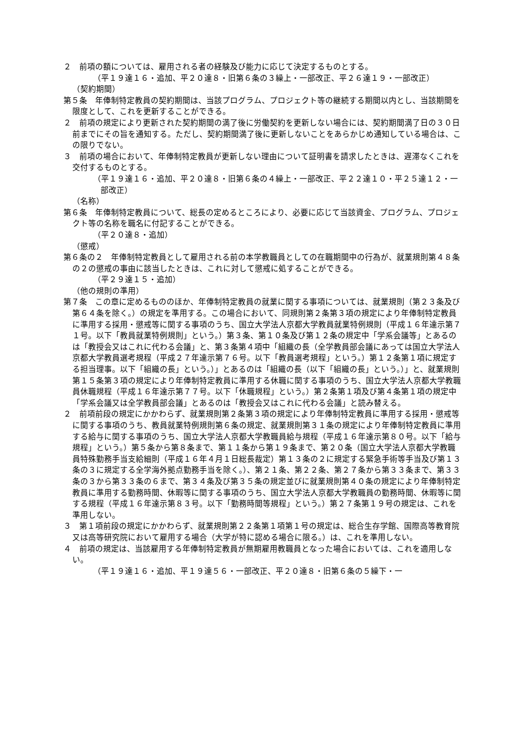２　前項の額については、雇用される者の経験及び能力に応じて決定するものとする。
（平１９達１６・追加、平２０達８・旧第６条の３繰上・一部改正、平２６達１９・一部改正）
（契約期間）
第５条　年俸制特定教員の契約期間は、当該プログラム、プロジェクト等の継続する期間以内とし、当該期間を限度として、これを更新することができる。
２　前項の規定により更新された契約期間の満了後に労働契約を更新しない場合には、契約期間満了日の３０日前までにその旨を通知する。ただし、契約期間満了後に更新しないことをあらかじめ通知している場合は、この限りでない。
３　前項の場合において、年俸制特定教員が更新しない理由について証明書を請求したときは、遅滞なくこれを交付するものとする。
（平１９達１６・追加、平２０達８・旧第６条の４繰上・一部改正、平２２達１０・平２５達１２・一部改正）
（名称）
第６条　年俸制特定教員について、総長の定めるところにより、必要に応じて当該資金、プログラム、プロジェクト等の名称を職名に付記することができる。
（平２０達８・追加）
（懲戒）
第６条の２　年俸制特定教員として雇用される前の本学教職員としての在職期間中の行為が、就業規則第４８条の２の懲戒の事由に該当したときは、これに対して懲戒に処することができる。
（平２９達１５・追加）
（他の規則の準用）
第７条　この章に定めるもののほか、年俸制特定教員の就業に関する事項については、就業規則（第２３条及び第６４条を除く。）の規定を準用する。この場合において、同規則第２条第３項の規定により年俸制特定教員に準用する採用・懲戒等に関する事項のうち、国立大学法人京都大学教員就業特例規則（平成１６年達示第７１号。以下「教員就業特例規則」という。）第３条、第１０条及び第１２条の規定中「学系会議等」とあるのは「教授会又はこれに代わる会議」と、第３条第４項中「組織の長（全学教員部会議にあっては国立大学法人京都大学教員選考規程（平成２７年達示第７６号。以下「教員選考規程」という。）第１２条第１項に規定する担当理事。以下「組織の長」という。）」とあるのは「組織の長（以下「組織の長」という。）」と、就業規則第１５条第３項の規定により年俸制特定教員に準用する休職に関する事項のうち、国立大学法人京都大学教職員休職規程（平成１６年達示第７７号。以下「休職規程」という。）第２条第１項及び第４条第１項の規定中「学系会議又は全学教員部会議」とあるのは「教授会又はこれに代わる会議」と読み替える。
２　前項前段の規定にかかわらず、就業規則第２条第３項の規定により年俸制特定教員に準用する採用・懲戒等に関する事項のうち、教員就業特例規則第６条の規定、就業規則第３１条の規定により年俸制特定教員に準用する給与に関する事項のうち、国立大学法人京都大学教職員給与規程（平成１６年達示第８０号。以下「給与規程」という。）第５条から第８条まで、第１１条から第１９条まで、第２０条（国立大学法人京都大学教職員特殊勤務手当支給細則（平成１６年４月１日総長裁定）第１３条の２に規定する緊急手術等手当及び第１３条の３に規定する全学海外拠点勤務手当を除く。）、第２１条、第２２条、第２７条から第３３条まで、第３３条の３から第３３条の６まで、第３４条及び第３５条の規定並びに就業規則第４０条の規定により年俸制特定教員に準用する勤務時間、休暇等に関する事項のうち、国立大学法人京都大学教職員の勤務時間、休暇等に関する規程（平成１６年達示第８３号。以下「勤務時間等規程」という。）第２７条第１９号の規定は、これを準用しない。
３　第１項前段の規定にかかわらず、就業規則第２２条第１項第１号の規定は、総合生存学館、国際高等教育院又は高等研究院において雇用する場合（大学が特に認める場合に限る。）は、これを準用しない。
４　前項の規定は、当該雇用する年俸制特定教員が無期雇用教職員となった場合においては、これを適用しない。
（平１９達１６・追加、平１９達５６・一部改正、平２０達８・旧第６条の５繰下・一